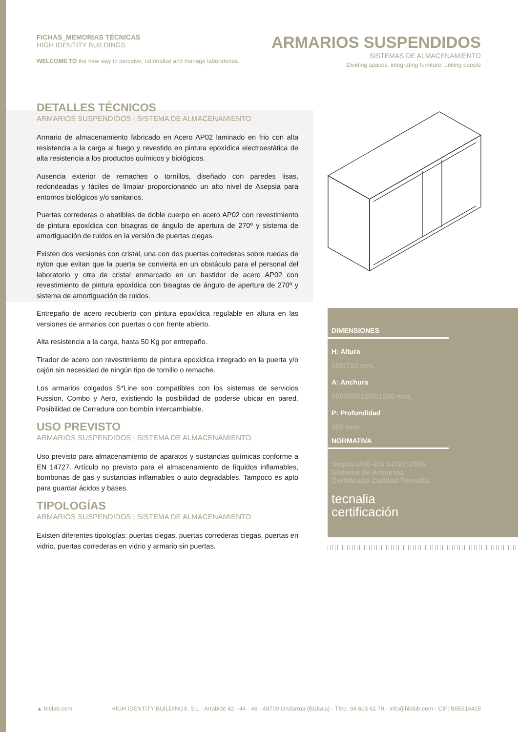FICHAS_MEMORIAS TÉCNICAS
HIGH IDENTITY BUILDINGS
WELCOME TO the new way to perceive, rationalize and manage laboratories.
ARMARIOS SUSPENDIDOS
SISTEMAS DE ALMACENAMIENTO
Dividing spaces, integrating furniture, uniting people
DETALLES TÉCNICOS
ARMARIOS SUSPENDIDOS | SISTEMA DE ALMACENAMIENTO
Armario de almacenamiento fabricado en Acero AP02 laminado en frio con alta resistencia a la carga al fuego y revestido en pintura epoxídica electroestática de alta resistencia a los productos químicos y biológicos.
Ausencia exterior de remaches o tornillos, diseñado con paredes lisas, redondeadas y fáciles de limpiar proporcionando un alto nivel de Asepsia para entornos biológicos y/o sanitarios.
Puertas correderas o abatibles de doble cuerpo en acero AP02 con revestimiento de pintura epoxídica con bisagras de ángulo de apertura de 270º y sistema de amortiguación de ruidos en la versión de puertas ciegas.
Existen dos versiones con cristal, una con dos puertas correderas sobre ruedas de nylon que evitan que la puerta se convierta en un obstáculo para el personal del laboratorio y otra de cristal enmarcado en un bastidor de acero AP02 con revestimiento de pintura epoxídica con bisagras de ángulo de apertura de 270º y sistema de amortiguación de ruidos.
Entrepaño de acero recubierto con pintura epoxídica regulable en altura en las versiones de armarios con puertas o con frente abierto.
Alta resistencia a la carga, hasta 50 Kg por entrepaño.
Tirador de acero con revestimiento de pintura epoxídica integrado en la puerta y/o cajón sin necesidad de ningún tipo de tornillo o remache.
Los armarios colgados S*Line son compatibles con los sistemas de servicios Fussion, Combo y Aero, existiendo la posibilidad de poderse ubicar en pared. Posibilidad de Cerradura con bombín intercambiable.
USO PREVISTO
ARMARIOS SUSPENDIDOS | SISTEMA DE ALMACENAMIENTO
Uso previsto para almacenamiento de aparatos y sustancias químicas conforme a EN 14727. Artículo no previsto para el almacenamiento de líquidos inflamables, bombonas de gas y sustancias inflamables o auto degradables. Tampoco es apto para guardar ácidos y bases.
TIPOLOGÍAS
ARMARIOS SUSPENDIDOS | SISTEMA DE ALMACENAMIENTO
Existen diferentes tipologías: puertas ciegas, puertas correderas ciegas, puertas en vidrio, puertas correderas en vidrio y armario sin puertas.
DIMENSIONES
H: Altura
500/710 mm.
A: Anchura
600/900/1200/1500 mm.
P: Profundidad
350 mm.
NORMATIVA
Según UNE-EN 14727:2006
Sistema de Armarios
Certificado Calidad Tecnalia
tecnalia
certificación
▲ hiblab.com HIGH IDENTITY BUILDINGS, S.L · Artabide 42 - 44 - 46 · 48700 Ondarroa (Bizkaia) · Tfno. 94 603 61 79 · info@hiblab.com · CIF: B95514428